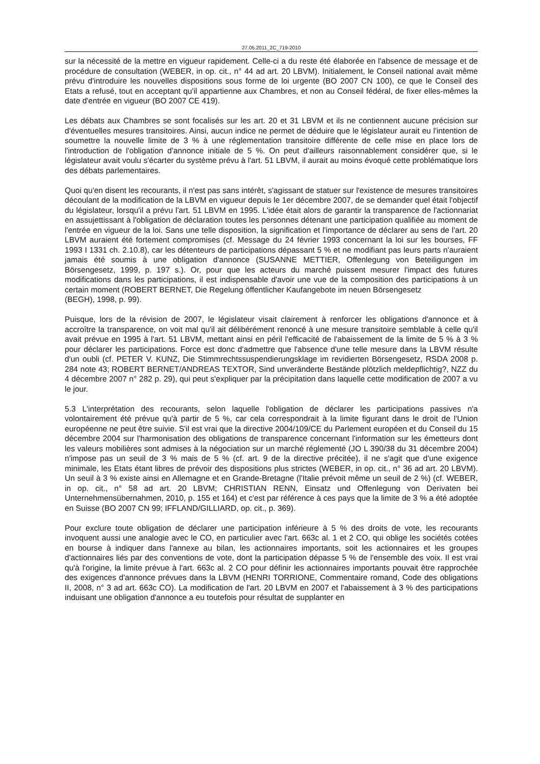27.05.2011_2C_719-2010
sur la nécessité de la mettre en vigueur rapidement. Celle-ci a du reste été élaborée en l'absence de message et de procédure de consultation (WEBER, in op. cit., n° 44 ad art. 20 LBVM). Initialement, le Conseil national avait même prévu d'introduire les nouvelles dispositions sous forme de loi urgente (BO 2007 CN 100), ce que le Conseil des Etats a refusé, tout en acceptant qu'il appartienne aux Chambres, et non au Conseil fédéral, de fixer elles-mêmes la date d'entrée en vigueur (BO 2007 CE 419).
Les débats aux Chambres se sont focalisés sur les art. 20 et 31 LBVM et ils ne contiennent aucune précision sur d'éventuelles mesures transitoires. Ainsi, aucun indice ne permet de déduire que le législateur aurait eu l'intention de soumettre la nouvelle limite de 3 % à une réglementation transitoire différente de celle mise en place lors de l'introduction de l'obligation d'annonce initiale de 5 %. On peut d'ailleurs raisonnablement considérer que, si le législateur avait voulu s'écarter du système prévu à l'art. 51 LBVM, il aurait au moins évoqué cette problématique lors des débats parlementaires.
Quoi qu'en disent les recourants, il n'est pas sans intérêt, s'agissant de statuer sur l'existence de mesures transitoires découlant de la modification de la LBVM en vigueur depuis le 1er décembre 2007, de se demander quel était l'objectif du législateur, lorsqu'il a prévu l'art. 51 LBVM en 1995. L'idée était alors de garantir la transparence de l'actionnariat en assujettissant à l'obligation de déclaration toutes les personnes détenant une participation qualifiée au moment de l'entrée en vigueur de la loi. Sans une telle disposition, la signification et l'importance de déclarer au sens de l'art. 20 LBVM auraient été fortement compromises (cf. Message du 24 février 1993 concernant la loi sur les bourses, FF 1993 I 1331 ch. 2.10.8), car les détenteurs de participations dépassant 5 % et ne modifiant pas leurs parts n'auraient jamais été soumis à une obligation d'annonce (SUSANNE METTIER, Offenlegung von Beteiligungen im Börsengesetz, 1999, p. 197 s.). Or, pour que les acteurs du marché puissent mesurer l'impact des futures modifications dans les participations, il est indispensable d'avoir une vue de la composition des participations à un certain moment (ROBERT BERNET, Die Regelung öffentlicher Kaufangebote im neuen Börsengesetz
(BEGH), 1998, p. 99).
Puisque, lors de la révision de 2007, le législateur visait clairement à renforcer les obligations d'annonce et à accroître la transparence, on voit mal qu'il ait délibérément renoncé à une mesure transitoire semblable à celle qu'il avait prévue en 1995 à l'art. 51 LBVM, mettant ainsi en péril l'efficacité de l'abaissement de la limite de 5 % à 3 % pour déclarer les participations. Force est donc d'admettre que l'absence d'une telle mesure dans la LBVM résulte d'un oubli (cf. PETER V. KUNZ, Die Stimmrechtssuspendierungsklage im revidierten Börsengesetz, RSDA 2008 p. 284 note 43; ROBERT BERNET/ANDREAS TEXTOR, Sind unveränderte Bestände plötzlich meldepflichtig?, NZZ du 4 décembre 2007 n° 282 p. 29), qui peut s'expliquer par la précipitation dans laquelle cette modification de 2007 a vu le jour.
5.3 L'interprétation des recourants, selon laquelle l'obligation de déclarer les participations passives n'a volontairement été prévue qu'à partir de 5 %, car cela correspondrait à la limite figurant dans le droit de l'Union européenne ne peut être suivie. S'il est vrai que la directive 2004/109/CE du Parlement européen et du Conseil du 15 décembre 2004 sur l'harmonisation des obligations de transparence concernant l'information sur les émetteurs dont les valeurs mobilières sont admises à la négociation sur un marché réglementé (JO L 390/38 du 31 décembre 2004) n'impose pas un seuil de 3 % mais de 5 % (cf. art. 9 de la directive précitée), il ne s'agit que d'une exigence minimale, les Etats étant libres de prévoir des dispositions plus strictes (WEBER, in op. cit., n° 36 ad art. 20 LBVM). Un seuil à 3 % existe ainsi en Allemagne et en Grande-Bretagne (l'Italie prévoit même un seuil de 2 %) (cf. WEBER, in op. cit., n° 58 ad art. 20 LBVM; CHRISTIAN RENN, Einsatz und Offenlegung von Derivaten bei Unternehmensübernahmen, 2010, p. 155 et 164) et c'est par référence à ces pays que la limite de 3 % a été adoptée en Suisse (BO 2007 CN 99; IFFLAND/GILLIARD, op. cit., p. 369).
Pour exclure toute obligation de déclarer une participation inférieure à 5 % des droits de vote, les recourants invoquent aussi une analogie avec le CO, en particulier avec l'art. 663c al. 1 et 2 CO, qui oblige les sociétés cotées en bourse à indiquer dans l'annexe au bilan, les actionnaires importants, soit les actionnaires et les groupes d'actionnaires liés par des conventions de vote, dont la participation dépasse 5 % de l'ensemble des voix. Il est vrai qu'à l'origine, la limite prévue à l'art. 663c al. 2 CO pour définir les actionnaires importants pouvait être rapprochée des exigences d'annonce prévues dans la LBVM (HENRI TORRIONE, Commentaire romand, Code des obligations II, 2008, n° 3 ad art. 663c CO). La modification de l'art. 20 LBVM en 2007 et l'abaissement à 3 % des participations induisant une obligation d'annonce a eu toutefois pour résultat de supplanter en